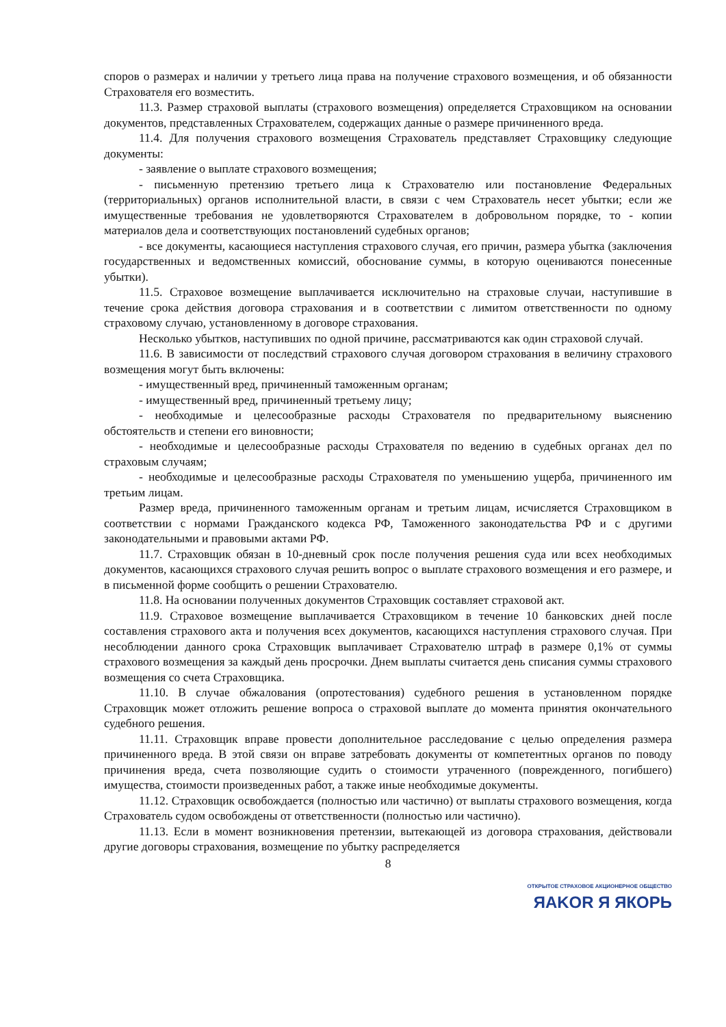споров о размерах и наличии у третьего лица права на получение страхового возмещения, и об обязанности Страхователя его возместить.
11.3. Размер страховой выплаты (страхового возмещения) определяется Страховщиком на основании документов, представленных Страхователем, содержащих данные о размере причиненного вреда.
11.4. Для получения страхового возмещения Страхователь представляет Страховщику следующие документы:
- заявление о выплате страхового возмещения;
- письменную претензию третьего лица к Страхователю или постановление Федеральных (территориальных) органов исполнительной власти, в связи с чем Страхователь несет убытки; если же имущественные требования не удовлетворяются Страхователем в добровольном порядке, то - копии материалов дела и соответствующих постановлений судебных органов;
- все документы, касающиеся наступления страхового случая, его причин, размера убытка (заключения государственных и ведомственных комиссий, обоснование суммы, в которую оцениваются понесенные убытки).
11.5. Страховое возмещение выплачивается исключительно на страховые случаи, наступившие в течение срока действия договора страхования и в соответствии с лимитом ответственности по одному страховому случаю, установленному в договоре страхования.
Несколько убытков, наступивших по одной причине, рассматриваются как один страховой случай.
11.6. В зависимости от последствий страхового случая договором страхования в величину страхового возмещения могут быть включены:
- имущественный вред, причиненный таможенным органам;
- имущественный вред, причиненный третьему лицу;
- необходимые и целесообразные расходы Страхователя по предварительному выяснению обстоятельств и степени его виновности;
- необходимые и целесообразные расходы Страхователя по ведению в судебных органах дел по страховым случаям;
- необходимые и целесообразные расходы Страхователя по уменьшению ущерба, причиненного им третьим лицам.
Размер вреда, причиненного таможенным органам и третьим лицам, исчисляется Страховщиком в соответствии с нормами Гражданского кодекса РФ, Таможенного законодательства РФ и с другими законодательными и правовыми актами РФ.
11.7. Страховщик обязан в 10-дневный срок после получения решения суда или всех необходимых документов, касающихся страхового случая решить вопрос о выплате страхового возмещения и его размере, и в письменной форме сообщить о решении Страхователю.
11.8. На основании полученных документов Страховщик составляет страховой акт.
11.9. Страховое возмещение выплачивается Страховщиком в течение 10 банковских дней после составления страхового акта и получения всех документов, касающихся наступления страхового случая. При несоблюдении данного срока Страховщик выплачивает Страхователю штраф в размере 0,1% от суммы страхового возмещения за каждый день просрочки. Днем выплаты считается день списания суммы страхового возмещения со счета Страховщика.
11.10. В случае обжалования (опротестования) судебного решения в установленном порядке Страховщик может отложить решение вопроса о страховой выплате до момента принятия окончательного судебного решения.
11.11. Страховщик вправе провести дополнительное расследование с целью определения размера причиненного вреда. В этой связи он вправе затребовать документы от компетентных органов по поводу причинения вреда, счета позволяющие судить о стоимости утраченного (поврежденного, погибшего) имущества, стоимости произведенных работ, а также иные необходимые документы.
11.12. Страховщик освобождается (полностью или частично) от выплаты страхового возмещения, когда Страхователь судом освобождены от ответственности (полностью или частично).
11.13. Если в момент возникновения претензии, вытекающей из договора страхования, действовали другие договоры страхования, возмещение по убытку распределяется
8
ОТКРЫТОЕ СТРАХОВОЕ АКЦИОНЕРНОЕ ОБЩЕСТВО
ЯAKOR Я ЯКОРЬ